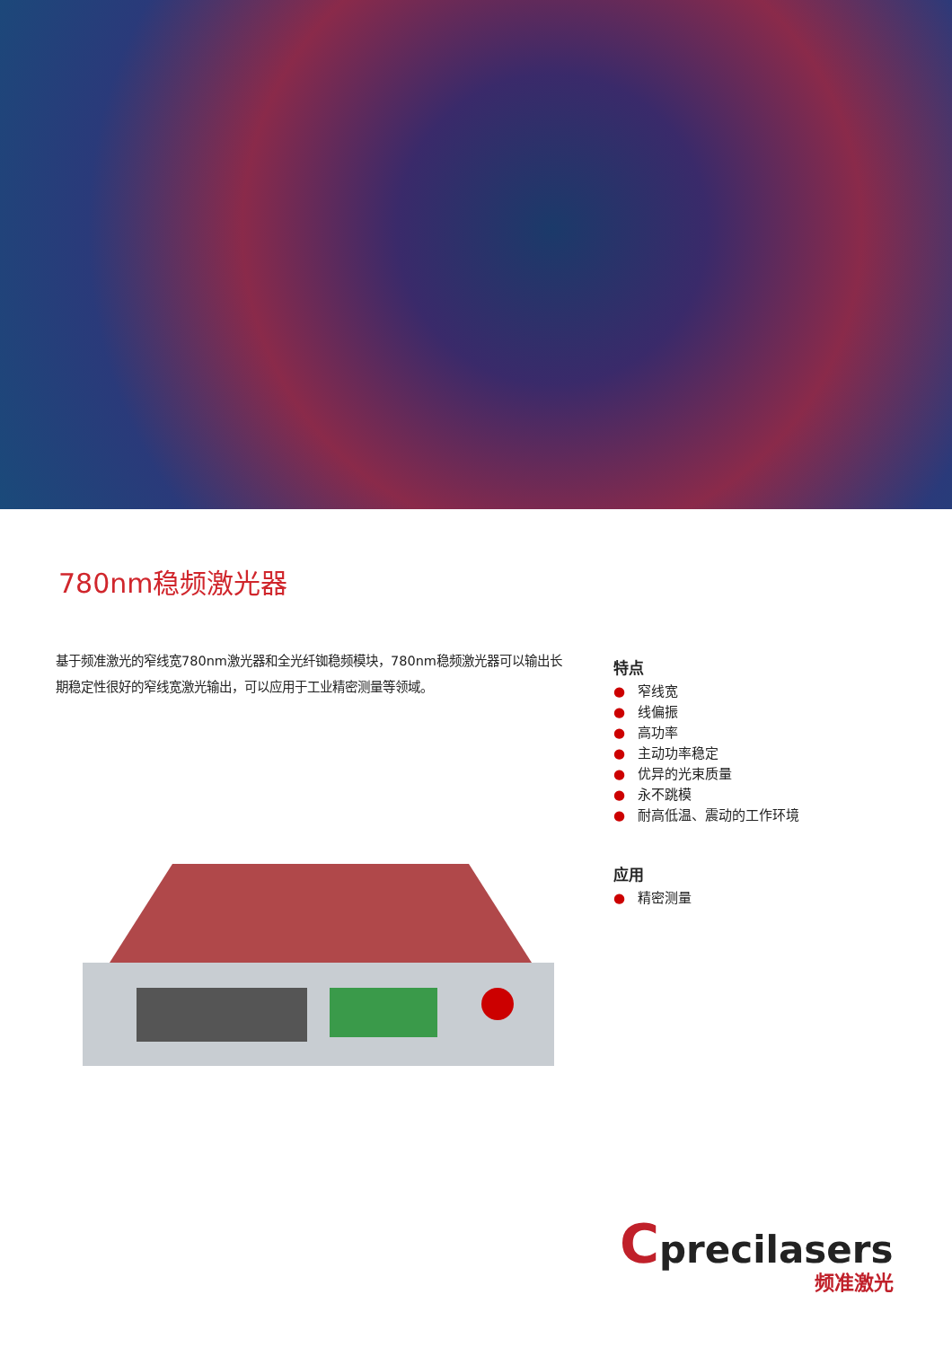780nm稳频激光器
基于频准激光的窄线宽780nm激光器和全光纤铷稳频模块，780nm稳频激光器可以输出长期稳定性很好的窄线宽激光输出，可以应用于工业精密测量等领域。
特点
● 窄线宽
● 线偏振
● 高功率
● 主动功率稳定
● 优异的光束质量
● 永不跳模
● 耐高低温、震动的工作环境
应用
● 精密测量
Cprecilasers
频准激光